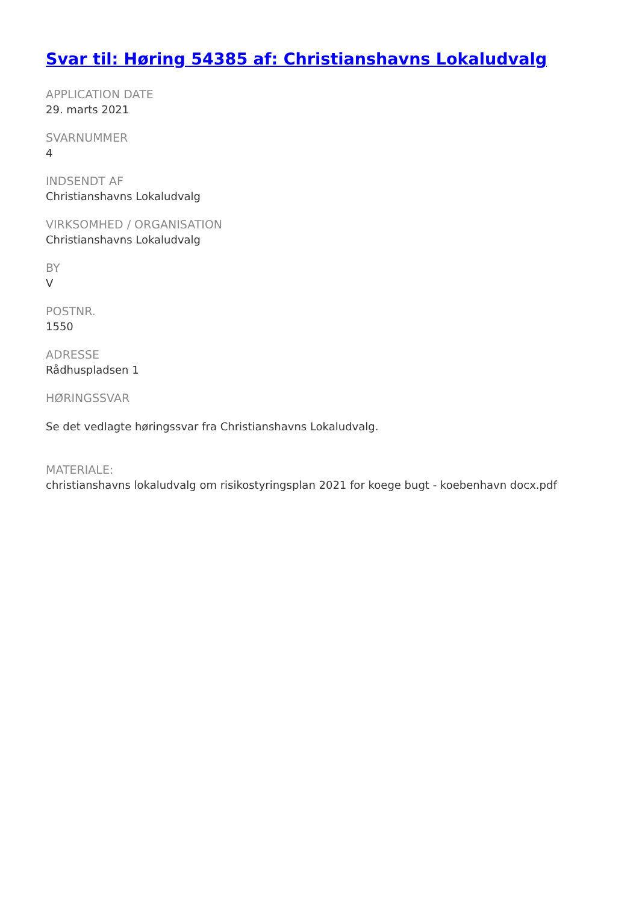Svar til: Høring 54385 af: Christianshavns Lokaludvalg
APPLICATION DATE
29. marts 2021
SVARNUMMER
4
INDSENDT AF
Christianshavns Lokaludvalg
VIRKSOMHED / ORGANISATION
Christianshavns Lokaludvalg
BY
V
POSTNR.
1550
ADRESSE
Rådhuspladsen 1
HØRINGSSVAR
Se det vedlagte høringssvar fra Christianshavns Lokaludvalg.
MATERIALE:
christianshavns lokaludvalg om risikostyringsplan 2021 for koege bugt - koebenhavn docx.pdf